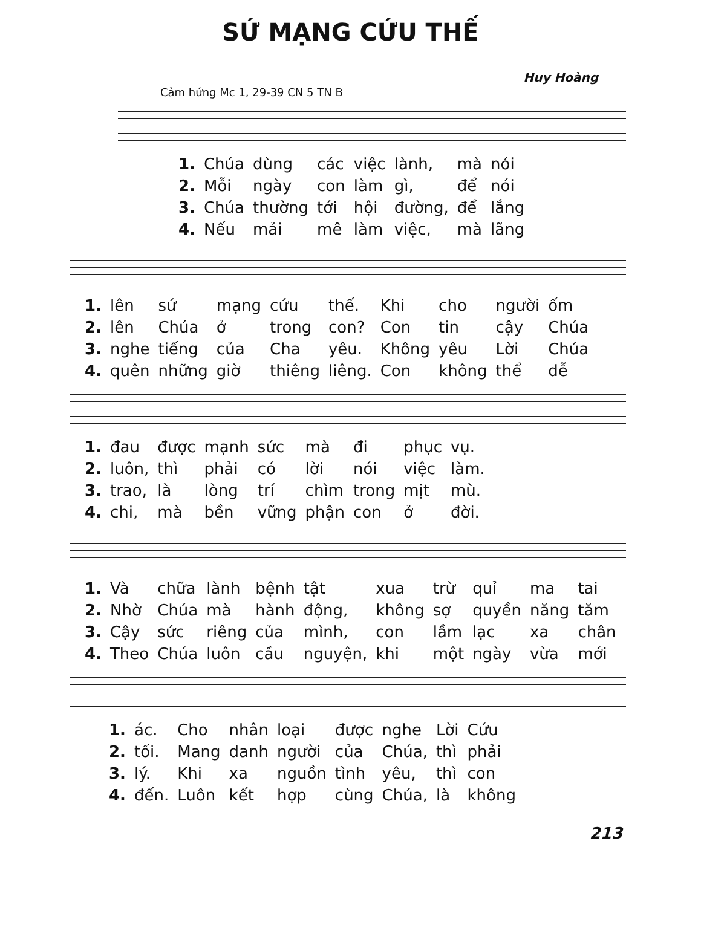SỨ MẠNG CỨU THẾ
Huy Hoàng
Cảm hứng Mc 1, 29-39 CN 5 TN B
| 1. | Chúa | dùng | các | việc | lành, | mà | nói |
| 2. | Mỗi | ngày | con | làm | gì, | để | nói |
| 3. | Chúa | thường | tới | hội | đường, | để | lắng |
| 4. | Nếu | mải | mê | làm | việc, | mà | lãng |
| 1. | lên | sứ | mạng | cứu | thế. | Khi | cho | người | ốm |
| 2. | lên | Chúa | ở | trong | con? | Con | tin | cậy | Chúa |
| 3. | nghe | tiếng | của | Cha | yêu. | Không | yêu | Lời | Chúa |
| 4. | quên | những | giờ | thiêng | liêng. | Con | không | thể | dễ |
| 1. | đau | được | mạnh | sức | mà | đi | phục | vụ. |
| 2. | luôn, | thì | phải | có | lời | nói | việc | làm. |
| 3. | trao, | là | lòng | trí | chìm | trong | mịt | mù. |
| 4. | chi, | mà | bền | vững | phận | con | ở | đời. |
| 1. | Và | chữa | lành | bệnh | tật | xua | trừ | quỉ | ma | tai |
| 2. | Nhờ | Chúa | mà | hành | động, | không | sợ | quyền | năng | tăm |
| 3. | Cậy | sức | riêng | của | mình, | con | lầm | lạc | xa | chân |
| 4. | Theo | Chúa | luôn | cầu | nguyện, | khi | một | ngày | vừa | mới |
| 1. | ác. | Cho | nhân | loại | được | nghe | Lời | Cứu |
| 2. | tối. | Mang | danh | người | của | Chúa, | thì | phải |
| 3. | lý. | Khi | xa | nguồn | tình | yêu, | thì | con |
| 4. | đến. | Luôn | kết | hợp | cùng | Chúa, | là | không |
213